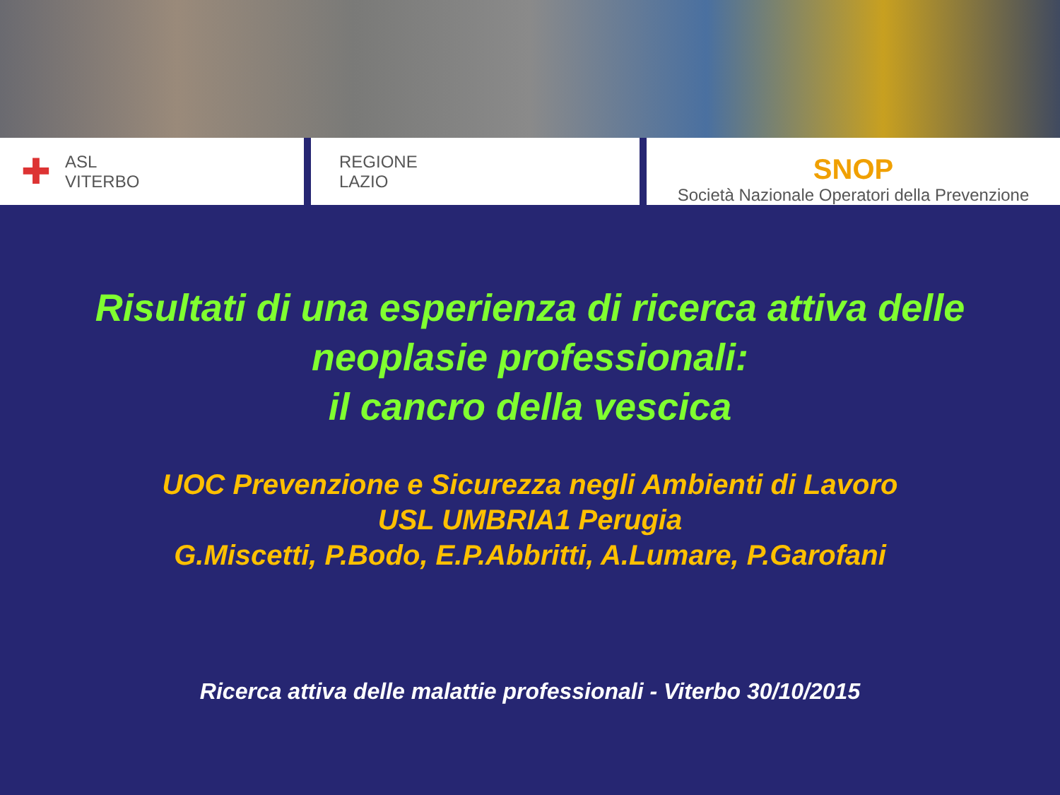✚ ASL
VITERBO
REGIONE
LAZIO
SNOP
Società Nazionale Operatori della Prevenzione
Risultati di una esperienza di ricerca attiva delle
neoplasie professionali:
il cancro della vescica
UOC Prevenzione e Sicurezza negli Ambienti di Lavoro
USL UMBRIA1 Perugia
G.Miscetti, P.Bodo, E.P.Abbritti, A.Lumare, P.Garofani
Ricerca attiva delle malattie professionali - Viterbo 30/10/2015